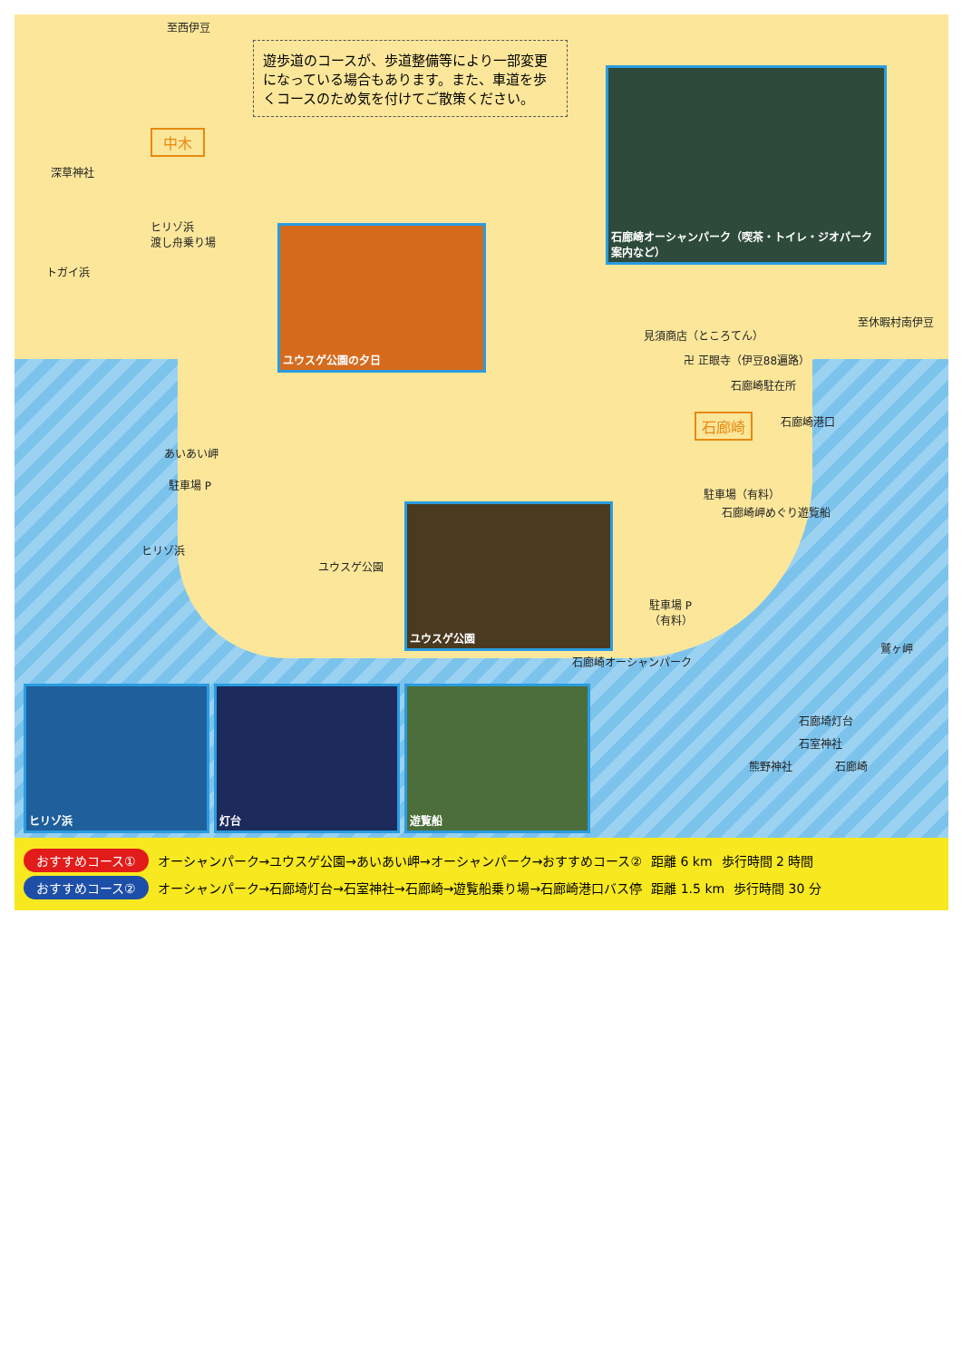遊歩道のコースが、歩道整備等により一部変更になっている場合もあります。また、車道を歩くコースのため気を付けてご散策ください。
石廊崎オーシャンパーク（喫茶・トイレ・ジオパーク案内など）
ユウスゲ公園の夕日
ユウスゲ公園
ヒリゾ浜 灯台 遊覧船
至西伊豆
中木
深草神社
ヒリゾ浜
渡し舟乗り場
トガイ浜
至休暇村南伊豆
見須商店（ところてん）
卍 正眼寺（伊豆88遍路）
石廊崎駐在所
石廊崎 石廊崎港口
あいあい岬
駐車場 P
駐車場（有料）
石廊崎岬めぐり遊覧船
ヒリゾ浜
ユウスゲ公園
駐車場 P
（有料）
石廊崎オーシャンパーク
鷲ヶ岬
石廊埼灯台
石室神社
熊野神社 石廊崎
おすすめコース① オーシャンパーク→ユウスゲ公園→あいあい岬→オーシャンパーク→おすすめコース② 距離 6 km 歩行時間 2 時間
おすすめコース② オーシャンパーク→石廊埼灯台→石室神社→石廊崎→遊覧船乗り場→石廊崎港口バス停 距離 1.5 km 歩行時間 30 分